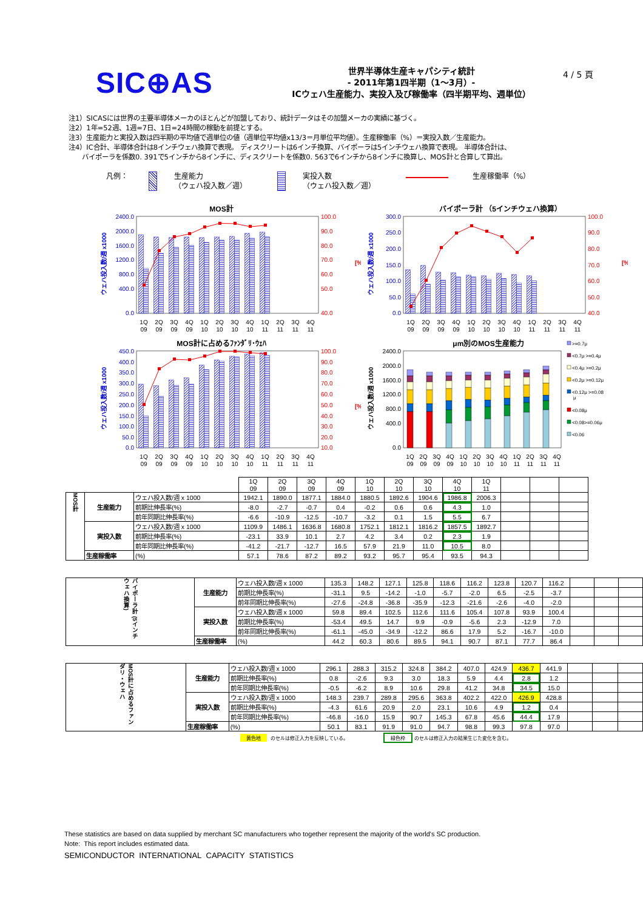SIC⊕AS
世界半導体生産キャパシティ統計
- 2011年第1四半期（1～3月）-
ICウェハ生産能力、実投入及び稼働率（四半期平均、週単位）
4 / 5 頁
注1）SICASには世界の主要半導体メーカのほとんどが加盟しており、統計データはその加盟メーカの実績に基づく。
注2）1年=52週、1週=7日、1日=24時間の稼動を前提とする。
注3）生産能力と実投入数は四半期の平均値で週単位の値（週単位平均値x13/3＝月単位平均値）。生産稼働率（%）＝実投入数／生産能力。
注4）IC合計、半導体合計は8インチウェハ換算で表現。 ディスクリートは6インチ換算、バイポーラは5インチウェハ換算で表現。 半導体合計は、
バイポーラを係数0. 391で5インチから8インチに、ディスクリートを係数0. 563で6インチから8インチに換算し、MOS計と合算して算出。
凡例： 生産能力
（ウェハ投入数／週）
実投入数
（ウェハ投入数／週）
生産稼働率（%）
MOS計
2400.0
2000.0
1600.0
1200.0
800.0
400.0
0.0
100.0
90.0
80.0
70.0
60.0
50.0
40.0
[%]
ウェハ投入数/週 x1000
1Q
2Q
3Q
4Q
1Q
2Q
3Q
4Q
1Q
2Q
3Q
4Q
09
09
09
09
10
10
10
10
11
11
11
11
バイポーラ計 （5インチウェハ換算）
300.0
250.0
200.0
150.0
100.0
50.0
0.0
100.0
90.0
80.0
70.0
60.0
50.0
40.0
[%]
ウェハ投入数/週 x1000
1Q
2Q
3Q
4Q
1Q
2Q
3Q
4Q
1Q
2Q
3Q
4Q
09
09
09
09
10
10
10
10
11
11
11
11
MOS計に占めるﾌｧﾝﾀﾞﾘ･ｳｪﾊ
450.0
400.0
350.0
300.0
250.0
200.0
150.0
100.0
50.0
0.0
100.0
90.0
80.0
70.0
60.0
50.0
40.0
30.0
20.0
10.0
[%]
ウェハ投入数/週 x1000
1Q
2Q
3Q
4Q
1Q
2Q
3Q
4Q
1Q
2Q
3Q
4Q
09
09
09
09
10
10
10
10
11
11
11
11
μm別のMOS生産能力
2400.0
2000.0
1600.0
1200.0
800.0
400.0
0.0
ウェハ投入数/週 x1000
1Q
2Q
3Q
4Q
1Q
2Q
3Q
4Q
1Q
2Q
3Q
4Q
09
09
09
09
10
10
10
10
11
11
11
11
>=0.7μ
<0.7μ >=0.4μ
<0.4μ >=0.2μ
<0.2μ >=0.12μ
<0.12μ >=0.08
μ
<0.08μ
<0.08>=0.06μ
<0.06
| | | | 1Q 09 | 2Q 09 | 3Q 09 | 4Q 09 | 1Q 10 | 2Q 10 | 3Q 10 | 4Q 10 | 1Q 11 | | | |
| MOS計 | 生産能力 | ウェハ投入数/週 x 1000 | 1942.1 | 1890.0 | 1877.1 | 1884.0 | 1880.5 | 1892.6 | 1904.6 | 1986.8 | 2006.3 | | | |
| | | 前期比伸長率(%) | -8.0 | -2.7 | -0.7 | 0.4 | -0.2 | 0.6 | 0.6 | 4.3 | 1.0 | | | |
| | | 前年同期比伸長率(%) | -6.6 | -10.9 | -12.5 | -10.7 | -3.2 | 0.1 | 1.5 | 5.5 | 6.7 | | | |
| | 実投入数 | ウェハ投入数/週 x 1000 | 1109.9 | 1486.1 | 1636.8 | 1680.8 | 1752.1 | 1812.1 | 1816.2 | 1857.5 | 1892.7 | | | |
| | | 前期比伸長率(%) | -23.1 | 33.9 | 10.1 | 2.7 | 4.2 | 3.4 | 0.2 | 2.3 | 1.9 | | | |
| | | 前年同期比伸長率(%) | -41.2 | -21.7 | -12.7 | 16.5 | 57.9 | 21.9 | 11.0 | 10.5 | 8.0 | | | |
| | 生産稼働率 | (%) | 57.1 | 78.6 | 87.2 | 89.2 | 93.2 | 95.7 | 95.4 | 93.5 | 94.3 | | | |
| バイポーラ計 (5インチウェハ換算) | 生産能力 | ウェハ投入数/週 x 1000 | 135.3 | 148.2 | 127.1 | 125.8 | 118.6 | 116.2 | 123.8 | 120.7 | 116.2 | | | |
| | | 前期比伸長率(%) | -31.1 | 9.5 | -14.2 | -1.0 | -5.7 | -2.0 | 6.5 | -2.5 | -3.7 | | | |
| | | 前年同期比伸長率(%) | -27.6 | -24.8 | -36.8 | -35.9 | -12.3 | -21.6 | -2.6 | -4.0 | -2.0 | | | |
| | 実投入数 | ウェハ投入数/週 x 1000 | 59.8 | 89.4 | 102.5 | 112.6 | 111.6 | 105.4 | 107.8 | 93.9 | 100.4 | | | |
| | | 前期比伸長率(%) | -53.4 | 49.5 | 14.7 | 9.9 | -0.9 | -5.6 | 2.3 | -12.9 | 7.0 | | | |
| | | 前年同期比伸長率(%) | -61.1 | -45.0 | -34.9 | -12.2 | 86.6 | 17.9 | 5.2 | -16.7 | -10.0 | | | |
| | 生産稼働率 | (%) | 44.2 | 60.3 | 80.6 | 89.5 | 94.1 | 90.7 | 87.1 | 77.7 | 86.4 | | | |
| MOS計に占めるファンダリ・ウェハ | 生産能力 | ウェハ投入数/週 x 1000 | 296.1 | 288.3 | 315.2 | 324.8 | 384.2 | 407.0 | 424.9 | 436.7 | 441.9 | | | |
| | | 前期比伸長率(%) | 0.8 | -2.6 | 9.3 | 3.0 | 18.3 | 5.9 | 4.4 | 2.8 | 1.2 | | | |
| | | 前年同期比伸長率(%) | -0.5 | -6.2 | 8.9 | 10.6 | 29.8 | 41.2 | 34.8 | 34.5 | 15.0 | | | |
| | 実投入数 | ウェハ投入数/週 x 1000 | 148.3 | 239.7 | 289.8 | 295.6 | 363.8 | 402.2 | 422.0 | 426.9 | 428.8 | | | |
| | | 前期比伸長率(%) | -4.3 | 61.6 | 20.9 | 2.0 | 23.1 | 10.6 | 4.9 | 1.2 | 0.4 | | | |
| | | 前年同期比伸長率(%) | -46.8 | -16.0 | 15.9 | 90.7 | 145.3 | 67.8 | 45.6 | 44.4 | 17.9 | | | |
| | 生産稼働率 | (%) | 50.1 | 83.1 | 91.9 | 91.0 | 94.7 | 98.8 | 99.3 | 97.8 | 97.0 | | | |
黄色地 のセルは修正入力を反映している。 緑色枠 のセルは修正入力の結果生じた変化を含む。
These statistics are based on data supplied by merchant SC manufacturers who together represent the majority of the world's SC production.
Note: This report includes estimated data.
SEMICONDUCTOR INTERNATIONAL CAPACITY STATISTICS